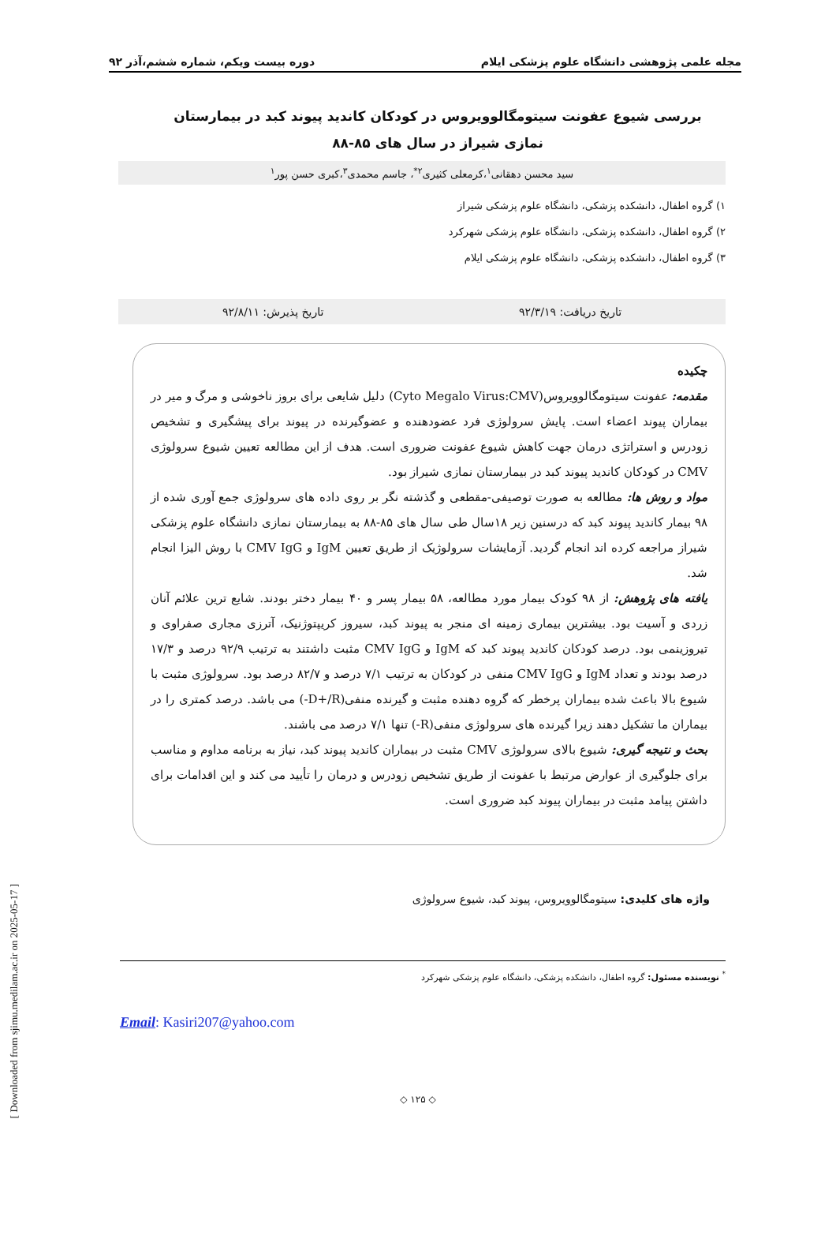مجله علمی پژوهشی دانشگاه علوم پزشکی ایلام دوره بیست ویکم، شماره ششم،آذر ۹۲
بررسی شیوع عفونت سیتومگالوویروس در کودکان کاندید پیوند کبد در بیمارستان نمازی شیراز در سال های ۸۵-۸۸
سید محسن دهقانی<sup>۱</sup>،کرمعلی کثیری<sup>۲*</sup>، جاسم محمدی<sup>۳</sup>،کبری حسن پور<sup>۱</sup>
۱) گروه اطفال، دانشکده پزشکی، دانشگاه علوم پزشکی شیراز
۲) گروه اطفال، دانشکده پزشکی، دانشگاه علوم پزشکی شهرکرد
۳) گروه اطفال، دانشکده پزشکی، دانشگاه علوم پزشکی ایلام
تاریخ دریافت: ۹۲/۳/۱۹ تاریخ پذیرش: ۹۲/۸/۱۱
چکیده
مقدمه: عفونت سیتومگالوویروس(Cyto Megalo Virus:CMV) دلیل شایعی برای بروز ناخوشی و مرگ و میر در بیماران پیوند اعضاء است. پایش سرولوژی فرد عضودهنده و عضوگیرنده در پیوند برای پیشگیری و تشخیص زودرس و استراتژی درمان جهت کاهش شیوع عفونت ضروری است. هدف از این مطالعه تعیین شیوع سرولوژی CMV در کودکان کاندید پیوند کبد در بیمارستان نمازی شیراز بود.
مواد و روش ها: مطالعه به صورت توصیفی-مقطعی و گذشته نگر بر روی داده های سرولوژی جمع آوری شده از ۹۸ بیمار کاندید پیوند کبد که درسنین زیر ۱۸سال طی سال های ۸۵-۸۸ به بیمارستان نمازی دانشگاه علوم پزشکی شیراز مراجعه کرده اند انجام گردید. آزمایشات سرولوژیک از طریق تعیین IgM و CMV IgG با روش الیزا انجام شد.
یافته های پژوهش: از ۹۸ کودک بیمار مورد مطالعه، ۵۸ بیمار پسر و ۴۰ بیمار دختر بودند. شایع ترین علائم آنان زردی و آسیت بود. بیشترین بیماری زمینه ای منجر به پیوند کبد، سیروز کریپتوژنیک، آترزی مجاری صفراوی و تیروزینمی بود. درصد کودکان کاندید پیوند کبد که IgM و CMV IgG مثبت داشتند به ترتیب ۹۲/۹ درصد و ۱۷/۳ درصد بودند و تعداد IgM و CMV IgG منفی در کودکان به ترتیب ۷/۱ درصد و ۸۲/۷ درصد بود. سرولوژی مثبت با شیوع بالا باعث شده بیماران پرخطر که گروه دهنده مثبت و گیرنده منفی(D+/R-) می باشد. درصد کمتری را در بیماران ما تشکیل دهند زیرا گیرنده های سرولوژی منفی(R-) تنها ۷/۱ درصد می باشند.
بحث و نتیجه گیری: شیوع بالای سرولوژی CMV مثبت در بیماران کاندید پیوند کبد، نیاز به برنامه مداوم و مناسب برای جلوگیری از عوارض مرتبط با عفونت از طریق تشخیص زودرس و درمان را تأیید می کند و این اقدامات برای داشتن پیامد مثبت در بیماران پیوند کبد ضروری است.
واژه های کلیدی: سیتومگالوویروس، پیوند کبد، شیوع سرولوژی
<sup>*</sup> نویسنده مسئول: گروه اطفال، دانشکده پزشکی، دانشگاه علوم پزشکی شهرکرد
Email: Kasiri207@yahoo.com
◇ ۱۲۵ ◇
[ Downloaded from sjimu.medilam.ac.ir on 2025-05-17 ]